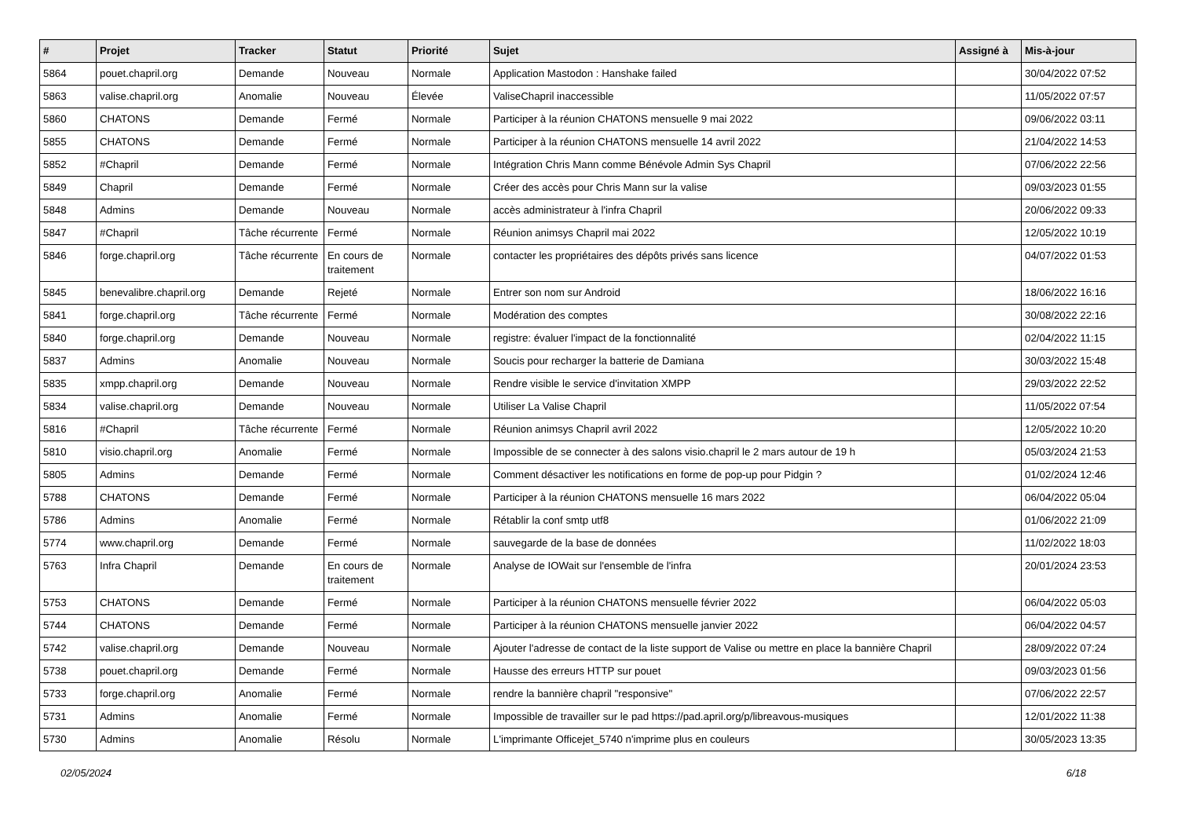| # | Projet | Tracker | Statut | Priorité | Sujet | Assigné à | Mis-à-jour |
| --- | --- | --- | --- | --- | --- | --- | --- |
| 5864 | pouet.chapril.org | Demande | Nouveau | Normale | Application Mastodon : Hanshake failed | | 30/04/2022 07:52 |
| 5863 | valise.chapril.org | Anomalie | Nouveau | Élevée | ValiseChapril inaccessible | | 11/05/2022 07:57 |
| 5860 | CHATONS | Demande | Fermé | Normale | Participer à la réunion CHATONS mensuelle 9 mai 2022 | | 09/06/2022 03:11 |
| 5855 | CHATONS | Demande | Fermé | Normale | Participer à la réunion CHATONS mensuelle 14 avril 2022 | | 21/04/2022 14:53 |
| 5852 | #Chapril | Demande | Fermé | Normale | Intégration Chris Mann comme Bénévole Admin Sys Chapril | | 07/06/2022 22:56 |
| 5849 | Chapril | Demande | Fermé | Normale | Créer des accès pour Chris Mann sur la valise | | 09/03/2023 01:55 |
| 5848 | Admins | Demande | Nouveau | Normale | accès administrateur à l'infra Chapril | | 20/06/2022 09:33 |
| 5847 | #Chapril | Tâche récurrente | Fermé | Normale | Réunion animsys Chapril mai 2022 | | 12/05/2022 10:19 |
| 5846 | forge.chapril.org | Tâche récurrente | En cours de traitement | Normale | contacter les propriétaires des dépôts privés sans licence | | 04/07/2022 01:53 |
| 5845 | benevalibre.chapril.org | Demande | Rejeté | Normale | Entrer son nom sur Android | | 18/06/2022 16:16 |
| 5841 | forge.chapril.org | Tâche récurrente | Fermé | Normale | Modération des comptes | | 30/08/2022 22:16 |
| 5840 | forge.chapril.org | Demande | Nouveau | Normale | registre: évaluer l'impact de la fonctionnalité | | 02/04/2022 11:15 |
| 5837 | Admins | Anomalie | Nouveau | Normale | Soucis pour recharger la batterie de Damiana | | 30/03/2022 15:48 |
| 5835 | xmpp.chapril.org | Demande | Nouveau | Normale | Rendre visible le service d'invitation XMPP | | 29/03/2022 22:52 |
| 5834 | valise.chapril.org | Demande | Nouveau | Normale | Utiliser La Valise Chapril | | 11/05/2022 07:54 |
| 5816 | #Chapril | Tâche récurrente | Fermé | Normale | Réunion animsys Chapril avril 2022 | | 12/05/2022 10:20 |
| 5810 | visio.chapril.org | Anomalie | Fermé | Normale | Impossible de se connecter à des salons visio.chapril le 2 mars autour de 19 h | | 05/03/2024 21:53 |
| 5805 | Admins | Demande | Fermé | Normale | Comment désactiver les notifications en forme de pop-up pour Pidgin ? | | 01/02/2024 12:46 |
| 5788 | CHATONS | Demande | Fermé | Normale | Participer à la réunion CHATONS mensuelle 16 mars 2022 | | 06/04/2022 05:04 |
| 5786 | Admins | Anomalie | Fermé | Normale | Rétablir la conf smtp utf8 | | 01/06/2022 21:09 |
| 5774 | www.chapril.org | Demande | Fermé | Normale | sauvegarde de la base de données | | 11/02/2022 18:03 |
| 5763 | Infra Chapril | Demande | En cours de traitement | Normale | Analyse de IOWait sur l'ensemble de l'infra | | 20/01/2024 23:53 |
| 5753 | CHATONS | Demande | Fermé | Normale | Participer à la réunion CHATONS mensuelle février 2022 | | 06/04/2022 05:03 |
| 5744 | CHATONS | Demande | Fermé | Normale | Participer à la réunion CHATONS mensuelle janvier 2022 | | 06/04/2022 04:57 |
| 5742 | valise.chapril.org | Demande | Nouveau | Normale | Ajouter l'adresse de contact de la liste support de Valise ou mettre en place la bannière Chapril | | 28/09/2022 07:24 |
| 5738 | pouet.chapril.org | Demande | Fermé | Normale | Hausse des erreurs HTTP sur pouet | | 09/03/2023 01:56 |
| 5733 | forge.chapril.org | Anomalie | Fermé | Normale | rendre la bannière chapril "responsive" | | 07/06/2022 22:57 |
| 5731 | Admins | Anomalie | Fermé | Normale | Impossible de travailler sur le pad https://pad.april.org/p/libreavous-musiques | | 12/01/2022 11:38 |
| 5730 | Admins | Anomalie | Résolu | Normale | L'imprimante Officejet_5740 n'imprime plus en couleurs | | 30/05/2023 13:35 |
02/05/2024 6/18